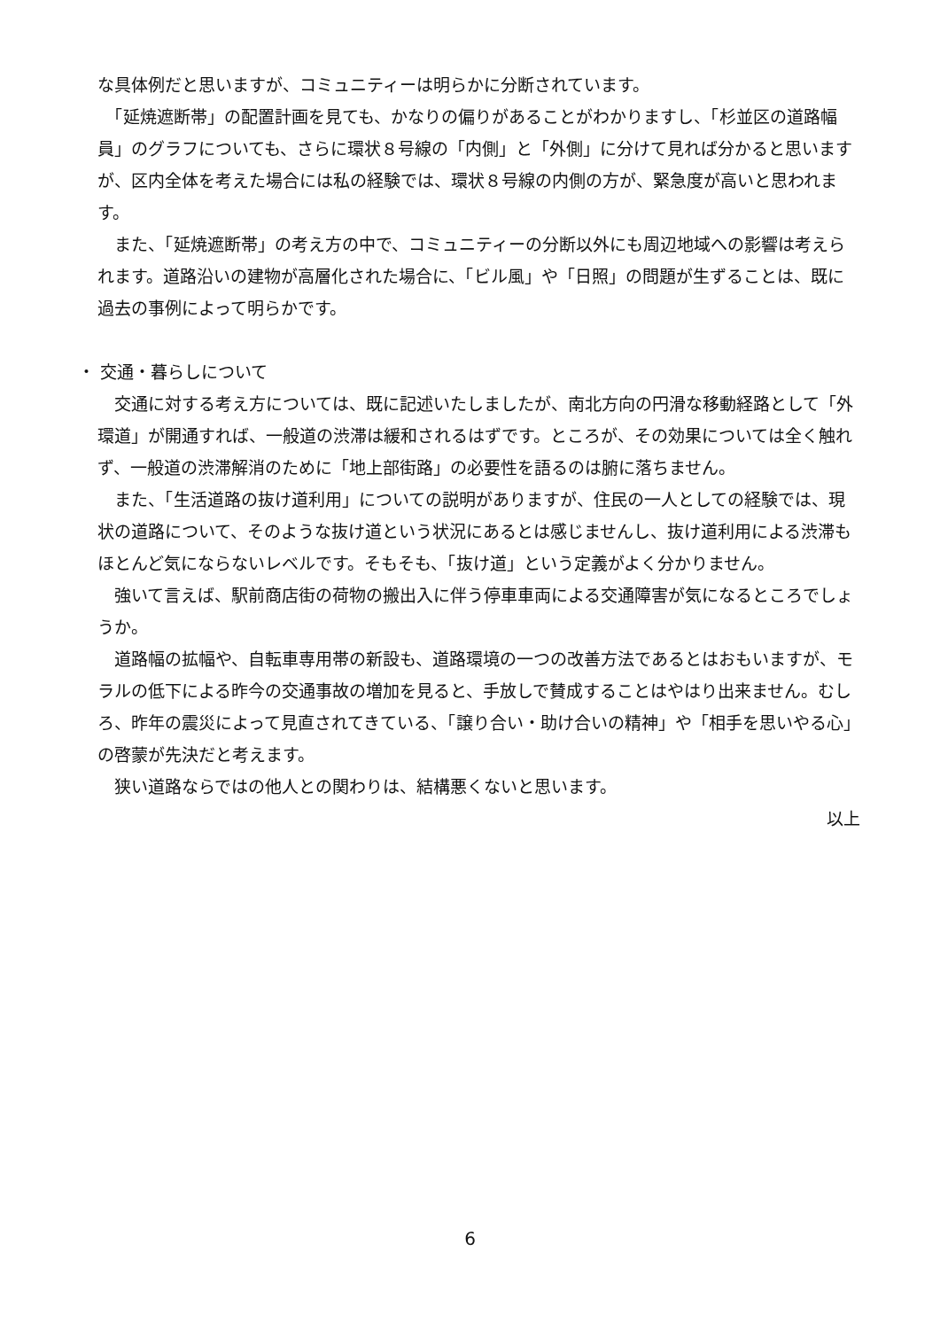な具体例だと思いますが、コミュニティーは明らかに分断されています。
　「延焼遮断帯」の配置計画を見ても、かなりの偏りがあることがわかりますし、「杉並区の道路幅員」のグラフについても、さらに環状８号線の「内側」と「外側」に分けて見れば分かると思いますが、区内全体を考えた場合には私の経験では、環状８号線の内側の方が、緊急度が高いと思われます。
　また、「延焼遮断帯」の考え方の中で、コミュニティーの分断以外にも周辺地域への影響は考えられます。道路沿いの建物が高層化された場合に、「ビル風」や「日照」の問題が生ずることは、既に過去の事例によって明らかです。
・ 交通・暮らしについて
　交通に対する考え方については、既に記述いたしましたが、南北方向の円滑な移動経路として「外環道」が開通すれば、一般道の渋滞は緩和されるはずです。ところが、その効果については全く触れず、一般道の渋滞解消のために「地上部街路」の必要性を語るのは腑に落ちません。
　また、「生活道路の抜け道利用」についての説明がありますが、住民の一人としての経験では、現状の道路について、そのような抜け道という状況にあるとは感じませんし、抜け道利用による渋滞もほとんど気にならないレベルです。そもそも、「抜け道」という定義がよく分かりません。
　強いて言えば、駅前商店街の荷物の搬出入に伴う停車車両による交通障害が気になるところでしょうか。
　道路幅の拡幅や、自転車専用帯の新設も、道路環境の一つの改善方法であるとはおもいますが、モラルの低下による昨今の交通事故の増加を見ると、手放しで賛成することはやはり出来ません。むしろ、昨年の震災によって見直されてきている、「譲り合い・助け合いの精神」や「相手を思いやる心」の啓蒙が先決だと考えます。
　狭い道路ならではの他人との関わりは、結構悪くないと思います。
以上
6